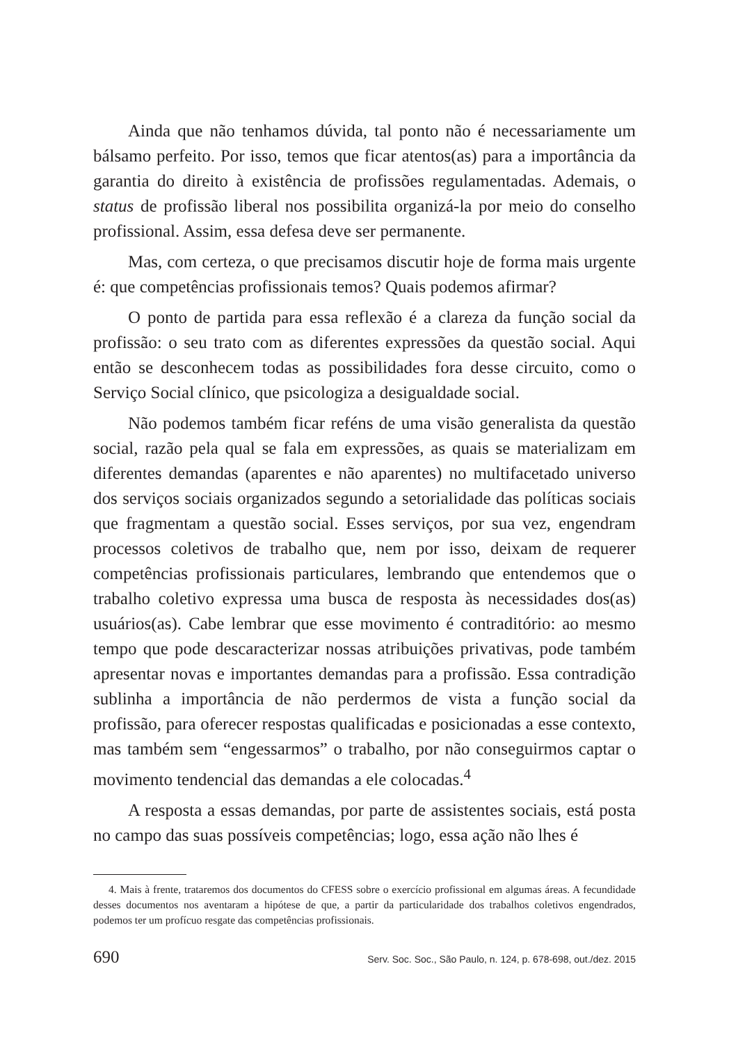Ainda que não tenhamos dúvida, tal ponto não é necessariamente um bálsamo perfeito. Por isso, temos que ficar atentos(as) para a importância da garantia do direito à existência de profissões regulamentadas. Ademais, o status de profissão liberal nos possibilita organizá-la por meio do conselho profissional. Assim, essa defesa deve ser permanente.
Mas, com certeza, o que precisamos discutir hoje de forma mais urgente é: que competências profissionais temos? Quais podemos afirmar?
O ponto de partida para essa reflexão é a clareza da função social da profissão: o seu trato com as diferentes expressões da questão social. Aqui então se desconhecem todas as possibilidades fora desse circuito, como o Serviço Social clínico, que psicologiza a desigualdade social.
Não podemos também ficar reféns de uma visão generalista da questão social, razão pela qual se fala em expressões, as quais se materializam em diferentes demandas (aparentes e não aparentes) no multifacetado universo dos serviços sociais organizados segundo a setorialidade das políticas sociais que fragmentam a questão social. Esses serviços, por sua vez, engendram processos coletivos de trabalho que, nem por isso, deixam de requerer competências profissionais particulares, lembrando que entendemos que o trabalho coletivo expressa uma busca de resposta às necessidades dos(as) usuários(as). Cabe lembrar que esse movimento é contraditório: ao mesmo tempo que pode descaracterizar nossas atribuições privativas, pode também apresentar novas e importantes demandas para a profissão. Essa contradição sublinha a importância de não perdermos de vista a função social da profissão, para oferecer respostas qualificadas e posicionadas a esse contexto, mas também sem “engessarmos” o trabalho, por não conseguirmos captar o movimento tendencial das demandas a ele colocadas.<sup>4</sup>
A resposta a essas demandas, por parte de assistentes sociais, está posta no campo das suas possíveis competências; logo, essa ação não lhes é
4. Mais à frente, trataremos dos documentos do CFESS sobre o exercício profissional em algumas áreas. A fecundidade desses documentos nos aventaram a hipótese de que, a partir da particularidade dos trabalhos coletivos engendrados, podemos ter um profícuo resgate das competências profissionais.
690 Serv. Soc. Soc., São Paulo, n. 124, p. 678-698, out./dez. 2015